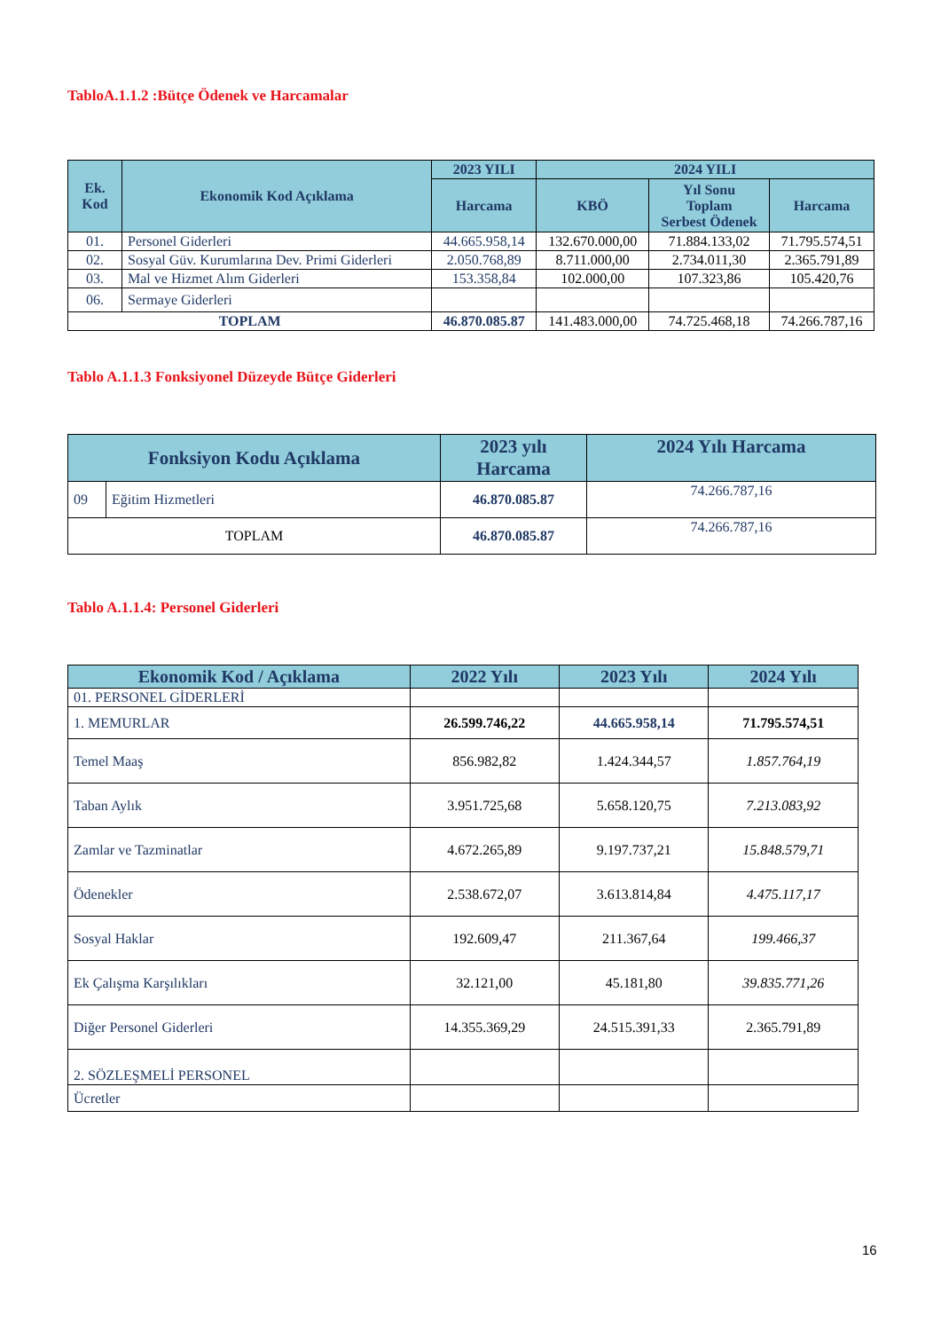TabloA.1.1.2 :Bütçe Ödenek ve Harcamalar
| Ek. Kod | Ekonomik Kod Açıklama | 2023 YILI | 2024 YILI | | |
| --- | --- | --- | --- | --- | --- |
| | | Harcama | KBÖ | Yıl Sonu Toplam Serbest Ödenek | Harcama |
| 01. | Personel Giderleri | 44.665.958,14 | 132.670.000,00 | 71.884.133,02 | 71.795.574,51 |
| 02. | Sosyal Güv. Kurumlarına Dev. Primi Giderleri | 2.050.768,89 | 8.711.000,00 | 2.734.011,30 | 2.365.791,89 |
| 03. | Mal ve Hizmet Alım Giderleri | 153.358,84 | 102.000,00 | 107.323,86 | 105.420,76 |
| 06. | Sermaye Giderleri | | | | |
| TOPLAM | | 46.870.085.87 | 141.483.000,00 | 74.725.468,18 | 74.266.787,16 |
Tablo A.1.1.3 Fonksiyonel Düzeyde Bütçe Giderleri
| Fonksiyon Kodu Açıklama | | 2023 yılı Harcama | 2024 Yılı Harcama |
| --- | --- | --- | --- |
| 09 | Eğitim Hizmetleri | 46.870.085.87 | 74.266.787,16 |
| TOPLAM | | 46.870.085.87 | 74.266.787,16 |
Tablo A.1.1.4: Personel Giderleri
| Ekonomik Kod / Açıklama | 2022 Yılı | 2023 Yılı | 2024 Yılı |
| --- | --- | --- | --- |
| 01. PERSONEL GİDERLERİ | | | |
| 1. MEMURLAR | 26.599.746,22 | 44.665.958,14 | 71.795.574,51 |
| Temel Maaş | 856.982,82 | 1.424.344,57 | 1.857.764,19 |
| Taban Aylık | 3.951.725,68 | 5.658.120,75 | 7.213.083,92 |
| Zamlar ve Tazminatlar | 4.672.265,89 | 9.197.737,21 | 15.848.579,71 |
| Ödenekler | 2.538.672,07 | 3.613.814,84 | 4.475.117,17 |
| Sosyal Haklar | 192.609,47 | 211.367,64 | 199.466,37 |
| Ek Çalışma Karşılıkları | 32.121,00 | 45.181,80 | 39.835.771,26 |
| Diğer Personel Giderleri | 14.355.369,29 | 24.515.391,33 | 2.365.791,89 |
| 2. SÖZLEŞMELİ PERSONEL | | | |
| Ücretler | | | |
16